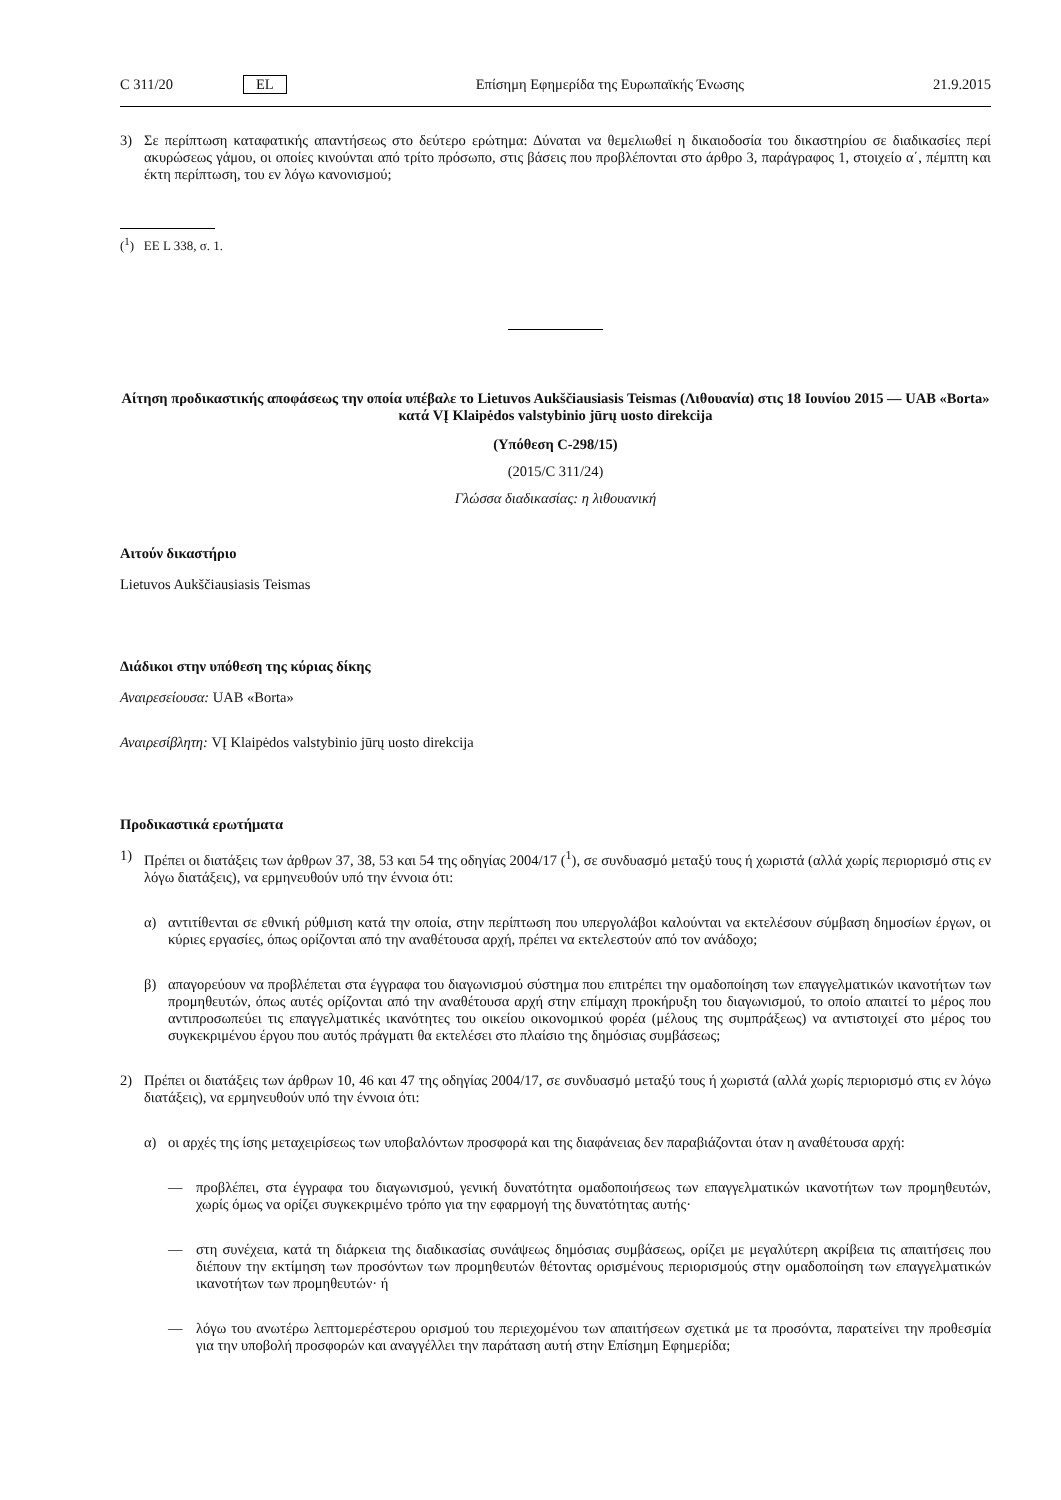C 311/20 EL Επίσημη Εφημερίδα της Ευρωπαϊκής Ένωσης 21.9.2015
3) Σε περίπτωση καταφατικής απαντήσεως στο δεύτερο ερώτημα: Δύναται να θεμελιωθεί η δικαιοδοσία του δικαστηρίου σε διαδικασίες περί ακυρώσεως γάμου, οι οποίες κινούνται από τρίτο πρόσωπο, στις βάσεις που προβλέπονται στο άρθρο 3, παράγραφος 1, στοιχείο α΄, πέμπτη και έκτη περίπτωση, του εν λόγω κανονισμού;
(<sup>1</sup>) ΕΕ L 338, σ. 1.
Αίτηση προδικαστικής αποφάσεως την οποία υπέβαλε το Lietuvos Aukščiausiasis Teismas (Λιθουανία) στις 18 Ιουνίου 2015 — UAB «Borta» κατά VĮ Klaipėdos valstybinio jūrų uosto direkcija
(Υπόθεση C-298/15)
(2015/C 311/24)
Γλώσσα διαδικασίας: η λιθουανική
Αιτούν δικαστήριο
Lietuvos Aukščiausiasis Teismas
Διάδικοι στην υπόθεση της κύριας δίκης
Αναιρεσείουσα: UAB «Borta»
Αναιρεσίβλητη: VĮ Klaipėdos valstybinio jūrų uosto direkcija
Προδικαστικά ερωτήματα
1) Πρέπει οι διατάξεις των άρθρων 37, 38, 53 και 54 της οδηγίας 2004/17 (<sup>1</sup>), σε συνδυασμό μεταξύ τους ή χωριστά (αλλά χωρίς περιορισμό στις εν λόγω διατάξεις), να ερμηνευθούν υπό την έννοια ότι:
α) αντιτίθενται σε εθνική ρύθμιση κατά την οποία, στην περίπτωση που υπεργολάβοι καλούνται να εκτελέσουν σύμβαση δημοσίων έργων, οι κύριες εργασίες, όπως ορίζονται από την αναθέτουσα αρχή, πρέπει να εκτελεστούν από τον ανάδοχο;
β) απαγορεύουν να προβλέπεται στα έγγραφα του διαγωνισμού σύστημα που επιτρέπει την ομαδοποίηση των επαγγελματικών ικανοτήτων των προμηθευτών, όπως αυτές ορίζονται από την αναθέτουσα αρχή στην επίμαχη προκήρυξη του διαγωνισμού, το οποίο απαιτεί το μέρος που αντιπροσωπεύει τις επαγγελματικές ικανότητες του οικείου οικονομικού φορέα (μέλους της συμπράξεως) να αντιστοιχεί στο μέρος του συγκεκριμένου έργου που αυτός πράγματι θα εκτελέσει στο πλαίσιο της δημόσιας συμβάσεως;
2) Πρέπει οι διατάξεις των άρθρων 10, 46 και 47 της οδηγίας 2004/17, σε συνδυασμό μεταξύ τους ή χωριστά (αλλά χωρίς περιορισμό στις εν λόγω διατάξεις), να ερμηνευθούν υπό την έννοια ότι:
α) οι αρχές της ίσης μεταχειρίσεως των υποβαλόντων προσφορά και της διαφάνειας δεν παραβιάζονται όταν η αναθέτουσα αρχή:
— προβλέπει, στα έγγραφα του διαγωνισμού, γενική δυνατότητα ομαδοποιήσεως των επαγγελματικών ικανοτήτων των προμηθευτών, χωρίς όμως να ορίζει συγκεκριμένο τρόπο για την εφαρμογή της δυνατότητας αυτής·
— στη συνέχεια, κατά τη διάρκεια της διαδικασίας συνάψεως δημόσιας συμβάσεως, ορίζει με μεγαλύτερη ακρίβεια τις απαιτήσεις που διέπουν την εκτίμηση των προσόντων των προμηθευτών θέτοντας ορισμένους περιορισμούς στην ομαδοποίηση των επαγγελματικών ικανοτήτων των προμηθευτών· ή
— λόγω του ανωτέρω λεπτομερέστερου ορισμού του περιεχομένου των απαιτήσεων σχετικά με τα προσόντα, παρατείνει την προθεσμία για την υποβολή προσφορών και αναγγέλλει την παράταση αυτή στην Επίσημη Εφημερίδα;